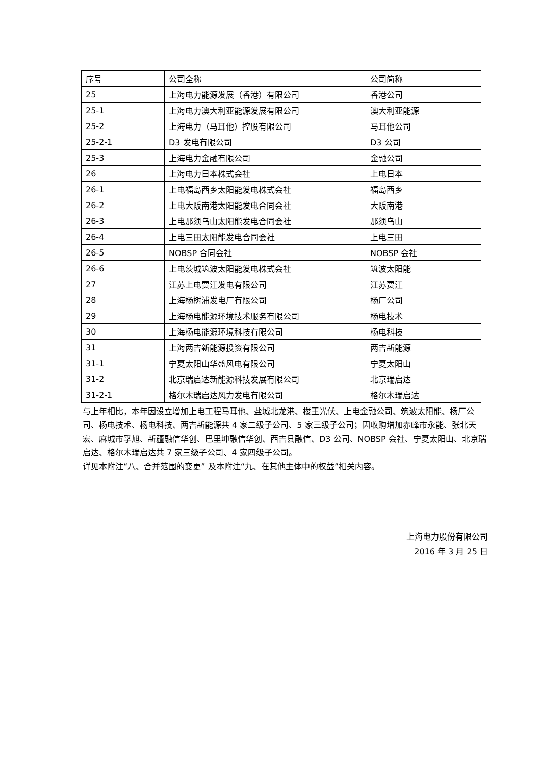| 序号 | 公司全称 | 公司简称 |
| 25 | 上海电力能源发展（香港）有限公司 | 香港公司 |
| 25-1 | 上海电力澳大利亚能源发展有限公司 | 澳大利亚能源 |
| 25-2 | 上海电力（马耳他）控股有限公司 | 马耳他公司 |
| 25-2-1 | D3 发电有限公司 | D3 公司 |
| 25-3 | 上海电力金融有限公司 | 金融公司 |
| 26 | 上海电力日本株式会社 | 上电日本 |
| 26-1 | 上电福岛西乡太阳能发电株式会社 | 福岛西乡 |
| 26-2 | 上电大阪南港太阳能发电合同会社 | 大阪南港 |
| 26-3 | 上电那须乌山太阳能发电合同会社 | 那须乌山 |
| 26-4 | 上电三田太阳能发电合同会社 | 上电三田 |
| 26-5 | NOBSP 合同会社 | NOBSP 会社 |
| 26-6 | 上电茨城筑波太阳能发电株式会社 | 筑波太阳能 |
| 27 | 江苏上电贾汪发电有限公司 | 江苏贾汪 |
| 28 | 上海杨树浦发电厂有限公司 | 杨厂公司 |
| 29 | 上海杨电能源环境技术服务有限公司 | 杨电技术 |
| 30 | 上海杨电能源环境科技有限公司 | 杨电科技 |
| 31 | 上海两吉新能源投资有限公司 | 两吉新能源 |
| 31-1 | 宁夏太阳山华盛风电有限公司 | 宁夏太阳山 |
| 31-2 | 北京瑞启达新能源科技发展有限公司 | 北京瑞启达 |
| 31-2-1 | 格尔木瑞启达风力发电有限公司 | 格尔木瑞启达 |
与上年相比，本年因设立增加上电工程马耳他、盐城北龙港、楼王光伏、上电金融公司、筑波太阳能、杨厂公司、杨电技术、杨电科技、两吉新能源共 4 家二级子公司、5 家三级子公司；因收购增加赤峰市永能、张北天宏、麻城市孚旭、新疆融信华创、巴里坤融信华创、西吉县融信、D3 公司、NOBSP 会社、宁夏太阳山、北京瑞启达、格尔木瑞启达共 7 家三级子公司、4 家四级子公司。
详见本附注“八、合并范围的变更” 及本附注“九、在其他主体中的权益”相关内容。
上海电力股份有限公司
2016 年 3 月 25 日